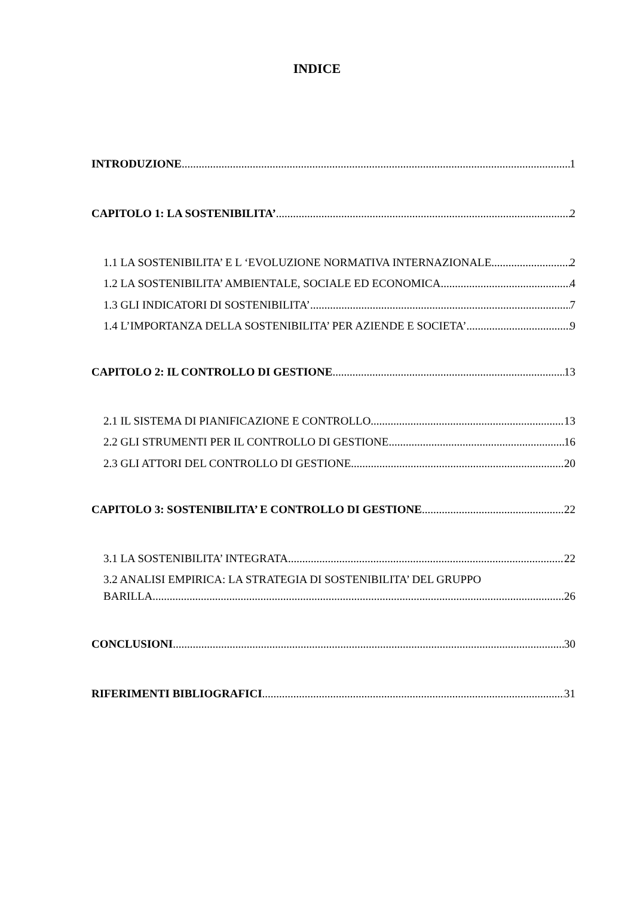INDICE
INTRODUZIONE 1
CAPITOLO 1: LA SOSTENIBILITA’ 2
1.1 LA SOSTENIBILITA’ E L ‘EVOLUZIONE NORMATIVA INTERNAZIONALE 2
1.2 LA SOSTENIBILITA’ AMBIENTALE, SOCIALE ED ECONOMICA 4
1.3 GLI INDICATORI DI SOSTENIBILITA’ 7
1.4 L’IMPORTANZA DELLA SOSTENIBILITA’ PER AZIENDE E SOCIETA’ 9
CAPITOLO 2: IL CONTROLLO DI GESTIONE 13
2.1 IL SISTEMA DI PIANIFICAZIONE E CONTROLLO 13
2.2 GLI STRUMENTI PER IL CONTROLLO DI GESTIONE 16
2.3 GLI ATTORI DEL CONTROLLO DI GESTIONE 20
CAPITOLO 3: SOSTENIBILITA’ E CONTROLLO DI GESTIONE 22
3.1 LA SOSTENIBILITA’ INTEGRATA 22
3.2 ANALISI EMPIRICA: LA STRATEGIA DI SOSTENIBILITA’ DEL GRUPPO
BARILLA 26
CONCLUSIONI 30
RIFERIMENTI BIBLIOGRAFICI 31